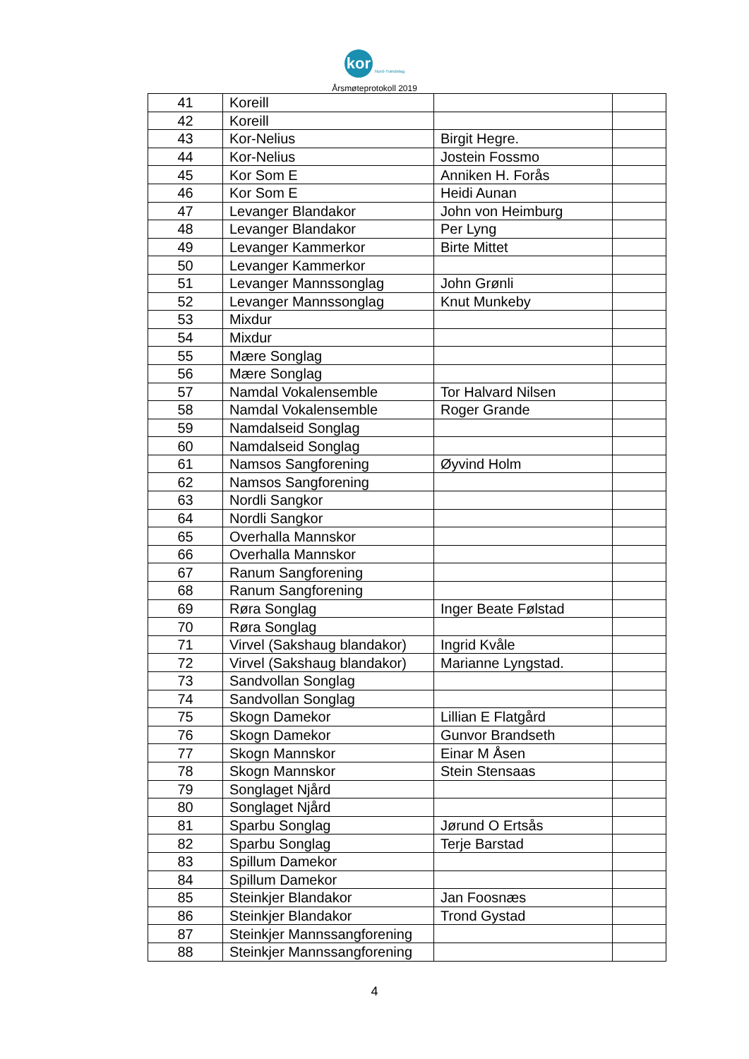kor
Nord-Trøndelag
Årsmøteprotokoll 2019
| 41 | Koreill | | |
| 42 | Koreill | | |
| 43 | Kor-Nelius | Birgit Hegre. | |
| 44 | Kor-Nelius | Jostein Fossmo | |
| 45 | Kor Som E | Anniken H. Forås | |
| 46 | Kor Som E | Heidi Aunan | |
| 47 | Levanger Blandakor | John von Heimburg | |
| 48 | Levanger Blandakor | Per Lyng | |
| 49 | Levanger Kammerkor | Birte Mittet | |
| 50 | Levanger Kammerkor | | |
| 51 | Levanger Mannssonglag | John Grønli | |
| 52 | Levanger Mannssonglag | Knut Munkeby | |
| 53 | Mixdur | | |
| 54 | Mixdur | | |
| 55 | Mære Songlag | | |
| 56 | Mære Songlag | | |
| 57 | Namdal Vokalensemble | Tor Halvard Nilsen | |
| 58 | Namdal Vokalensemble | Roger Grande | |
| 59 | Namdalseid Songlag | | |
| 60 | Namdalseid Songlag | | |
| 61 | Namsos Sangforening | Øyvind Holm | |
| 62 | Namsos Sangforening | | |
| 63 | Nordli Sangkor | | |
| 64 | Nordli Sangkor | | |
| 65 | Overhalla Mannskor | | |
| 66 | Overhalla Mannskor | | |
| 67 | Ranum Sangforening | | |
| 68 | Ranum Sangforening | | |
| 69 | Røra Songlag | Inger Beate Følstad | |
| 70 | Røra Songlag | | |
| 71 | Virvel (Sakshaug blandakor) | Ingrid Kvåle | |
| 72 | Virvel (Sakshaug blandakor) | Marianne Lyngstad. | |
| 73 | Sandvollan Songlag | | |
| 74 | Sandvollan Songlag | | |
| 75 | Skogn Damekor | Lillian E Flatgård | |
| 76 | Skogn Damekor | Gunvor Brandseth | |
| 77 | Skogn Mannskor | Einar M Åsen | |
| 78 | Skogn Mannskor | Stein Stensaas | |
| 79 | Songlaget Njård | | |
| 80 | Songlaget Njård | | |
| 81 | Sparbu Songlag | Jørund O Ertsås | |
| 82 | Sparbu Songlag | Terje Barstad | |
| 83 | Spillum Damekor | | |
| 84 | Spillum Damekor | | |
| 85 | Steinkjer Blandakor | Jan Foosnæs | |
| 86 | Steinkjer Blandakor | Trond Gystad | |
| 87 | Steinkjer Mannssangforening | | |
| 88 | Steinkjer Mannssangforening | | |
4